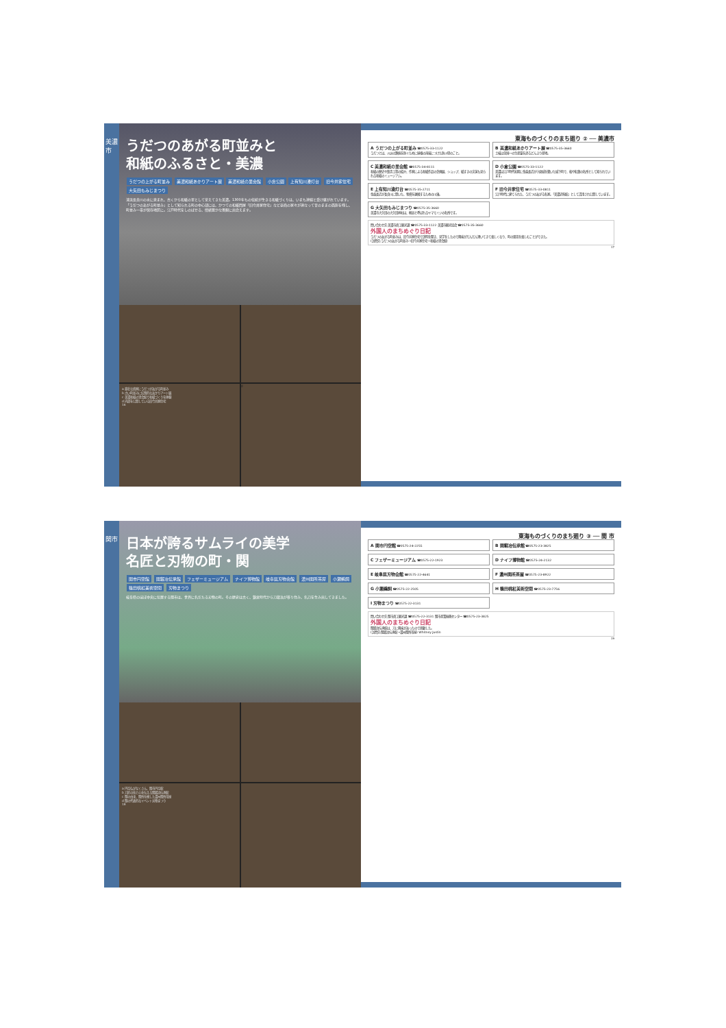美濃市
うだつのあがる町並みと
和紙のふるさと・美濃
うだつの上がる町並み 美濃和紙あかりアート展 美濃和紙の里会館 小倉公園 上有知川湊灯台 旧今井家住宅 大矢田もみじまつり
清流長良川の水に恵まれ、古くから和紙の里として栄えてきた美濃。1300年もの伝統が生きる和紙づくりは、いまも連綿と受け継がれています。「うだつのあがる町並み」として知られる町の中心部には、かつての和紙問屋「旧今井家住宅」など豪商の家々が連なって昔のままの面影を残し、町並み一帯が保存地区に。江戸時代をしのばせる、情緒豊かな景観に出会えます。
a 豪壮な商家にうだつがあがる町並み
b 古い町並みに幻想的なあかりアート展
c 美濃和紙の里会館で和紙づくりを体験
d 内部を公開している旧今井家住宅
16
d
東海ものづくりのまち廻り ② ── 美濃市
A うだつの上がる町並み ☎0575-33-1122
うだつとは、火災の類焼を防ぐために屋根の両端につけた防火壁のこと。
B 美濃和紙あかりアート展 ☎0575-35-3660
土岐は全国一の生産量を誇るどんぶり産地。
C 美濃和紙の里会館 ☎0575-34-8111
和紙の歴史や製造工程の紹介、作家による和紙作品の企画展、ショップ、紙すきの実演も見られる和紙のミュージアム。
D 小倉公園 ☎0575-33-1122
美濃は江戸時代初期に金森長近が小倉城を築いた城下町で、桜や紅葉の名所として知られています。
E 上有知川湊灯台 ☎0575-35-2711
金森長近が長良川に開いた、物資を運搬するための川湊。
F 旧今井家住宅 ☎0575-33-0811
江戸時代に建てられた、うだつのあがる名家。「美濃史料館」として活用され公開しています。
G 大矢田もみじまつり ☎0575-35-3660
美濃市大矢田の大矢田神社は、楓谷と呼ばれるヤマモミジの名所です。
問い合わせ先 美濃市商工観光課 ☎0575-33-1122 美濃市観光協会 ☎0575-35-3660
外国人のまちめぐり日記
うだつのあがる町並みは、旧今井家住宅で説明を聞き、見学をしたので興味がだんだん湧いてきて楽しくなり、町の風景を楽しむことができた。
(訪問先:うだつのあがる町並み→旧今井家住宅→和紙の里会館)
17
関市
日本が誇るサムライの美学
名匠と刃物の町・関
関市円空館 関鍛冶伝承館 フェザーミュージアム ナイフ博物館 岐阜県刃物会館 濃州関所茶屋 小瀬鵜飼 篠田桃紅美術空間 刃物まつり
岐阜県のほぼ中央に位置する関市は、世界に名だたる刃物の町。その歴史は古く、鎌倉時代から刀鍛冶が移り住み、名刀を生み出してきました。
a 円空仏がなくさん、関市円空館
b 刀匠の技と心を伝える関鍛冶伝承館
c 関の由来、関所を模した濃州関所茶屋
d 関の代表的なイベント刃物まつり
18
東海ものづくりのまち廻り ③ ── 関 市
A 関市円空館 ☎0575-24-2255
B 関鍛冶伝承館 ☎0575-23-3825
C フェザーミュージアム ☎0575-22-1923
D ナイフ博物館 ☎0575-24-2132
E 岐阜県刃物会館 ☎0575-22-4641
F 濃州関所茶屋 ☎0575-23-8922
G 小瀬鵜飼 ☎0575-22-2505
H 篠田桃紅美術空間 ☎0575-23-7756
I 刃物まつり ☎0575-22-3131
問い合わせ先 関市商工観光課 ☎0575-22-3131 関市産業振興センター ☎0575-23-3825
外国人のまちめぐり日記
関鍛冶伝承館は、刀に興味があったので感動した。
(訪問先:関鍛冶伝承館→濃州関所茶屋) Whitney Justin
19